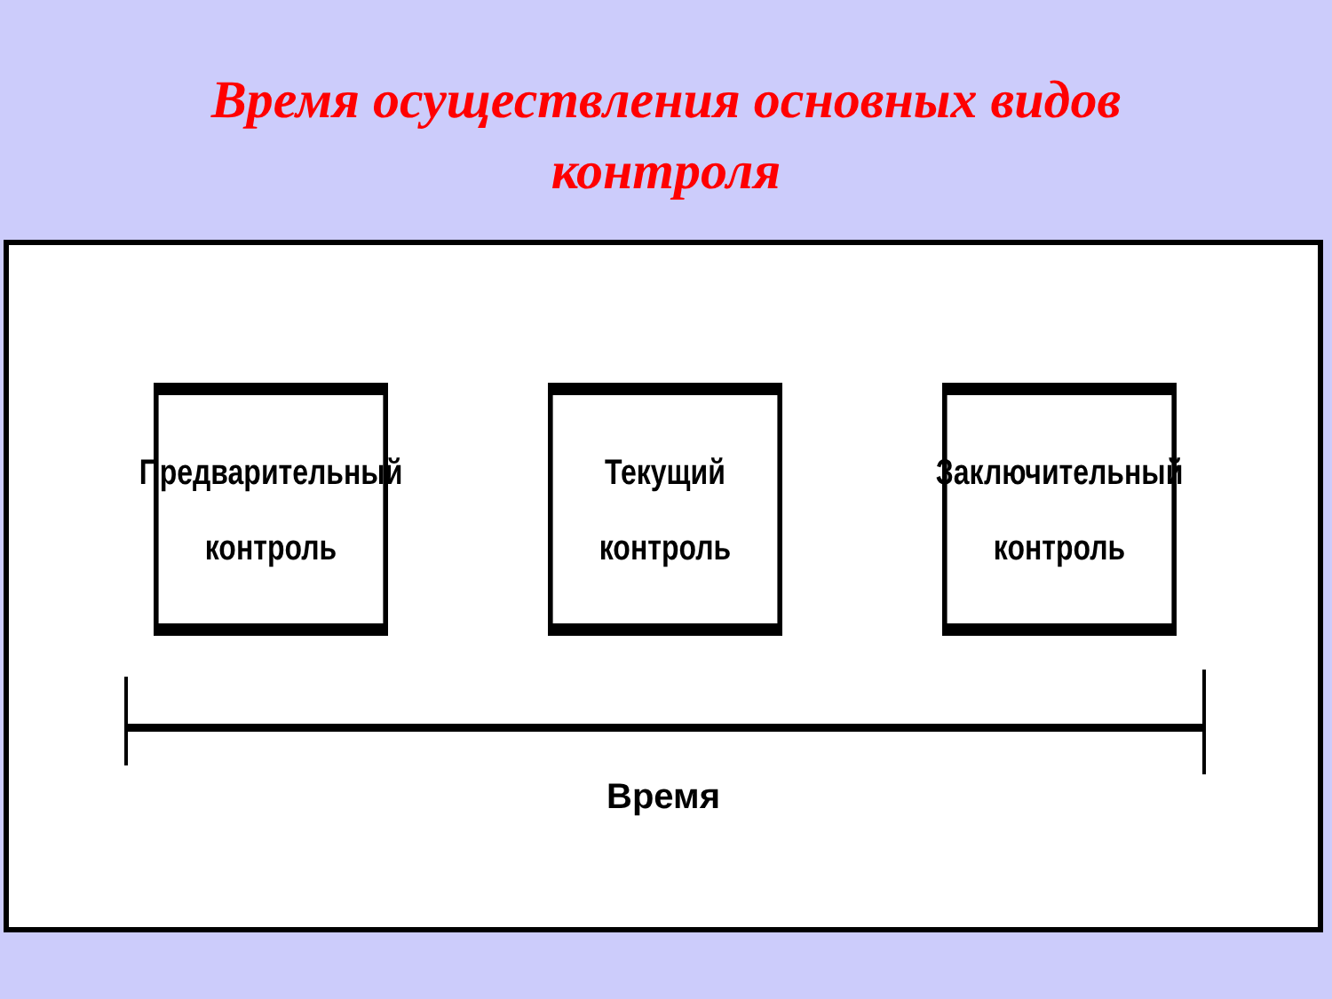Время осуществления основных видов
контроля
Предварительный
контроль
Текущий
контроль
Заключительный
контроль
Время